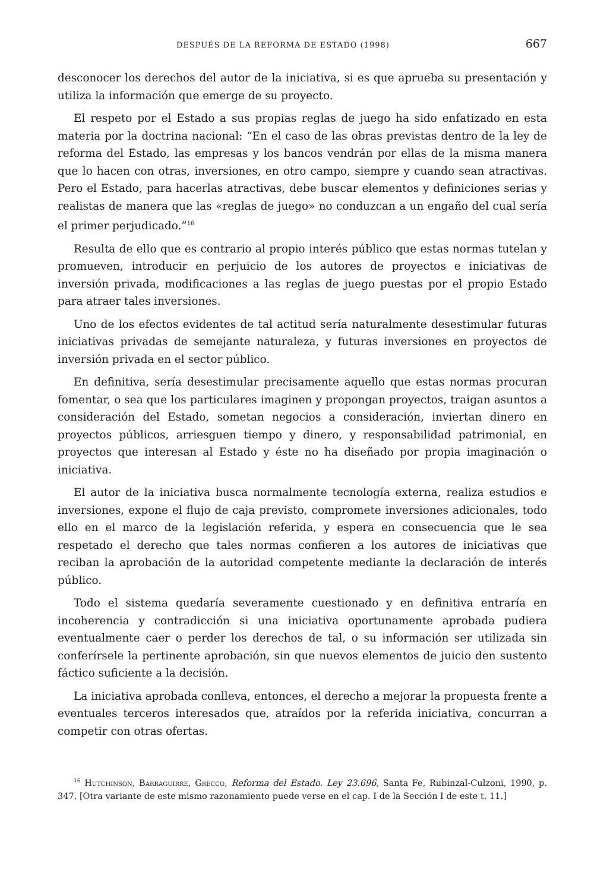DESPUÉS DE LA REFORMA DE ESTADO (1998) 667
desconocer los derechos del autor de la iniciativa, si es que aprueba su presentación y utiliza la información que emerge de su proyecto.
El respeto por el Estado a sus propias reglas de juego ha sido enfatizado en esta materia por la doctrina nacional: “En el caso de las obras previstas dentro de la ley de reforma del Estado, las empresas y los bancos vendrán por ellas de la misma manera que lo hacen con otras, inversiones, en otro campo, siempre y cuando sean atractivas. Pero el Estado, para hacerlas atractivas, debe buscar elementos y definiciones serias y realistas de manera que las «reglas de juego» no conduzcan a un engaño del cual sería el primer perjudicado.”<sup>16</sup>
Resulta de ello que es contrario al propio interés público que estas normas tutelan y promueven, introducir en perjuicio de los autores de proyectos e iniciativas de inversión privada, modificaciones a las reglas de juego puestas por el propio Estado para atraer tales inversiones.
Uno de los efectos evidentes de tal actitud sería naturalmente desestimular futuras iniciativas privadas de semejante naturaleza, y futuras inversiones en proyectos de inversión privada en el sector público.
En definitiva, sería desestimular precisamente aquello que estas normas procuran fomentar, o sea que los particulares imaginen y propongan proyectos, traigan asuntos a consideración del Estado, sometan negocios a consideración, inviertan dinero en proyectos públicos, arriesguen tiempo y dinero, y responsabilidad patrimonial, en proyectos que interesan al Estado y éste no ha diseñado por propia imaginación o iniciativa.
El autor de la iniciativa busca normalmente tecnología externa, realiza estudios e inversiones, expone el flujo de caja previsto, compromete inversiones adicionales, todo ello en el marco de la legislación referida, y espera en consecuencia que le sea respetado el derecho que tales normas confieren a los autores de iniciativas que reciban la aprobación de la autoridad competente mediante la declaración de interés público.
Todo el sistema quedaría severamente cuestionado y en definitiva entraría en incoherencia y contradicción si una iniciativa oportunamente aprobada pudiera eventualmente caer o perder los derechos de tal, o su información ser utilizada sin conferírsele la pertinente aprobación, sin que nuevos elementos de juicio den sustento fáctico suficiente a la decisión.
La iniciativa aprobada conlleva, entonces, el derecho a mejorar la propuesta frente a eventuales terceros interesados que, atraídos por la referida iniciativa, concurran a competir con otras ofertas.
<sup>16</sup> Hutchinson, Barraguirre, Grecco, Reforma del Estado. Ley 23.696, Santa Fe, Rubinzal-Culzoni, 1990, p. 347. [Otra variante de este mismo razonamiento puede verse en el cap. I de la Sección I de este t. 11.]